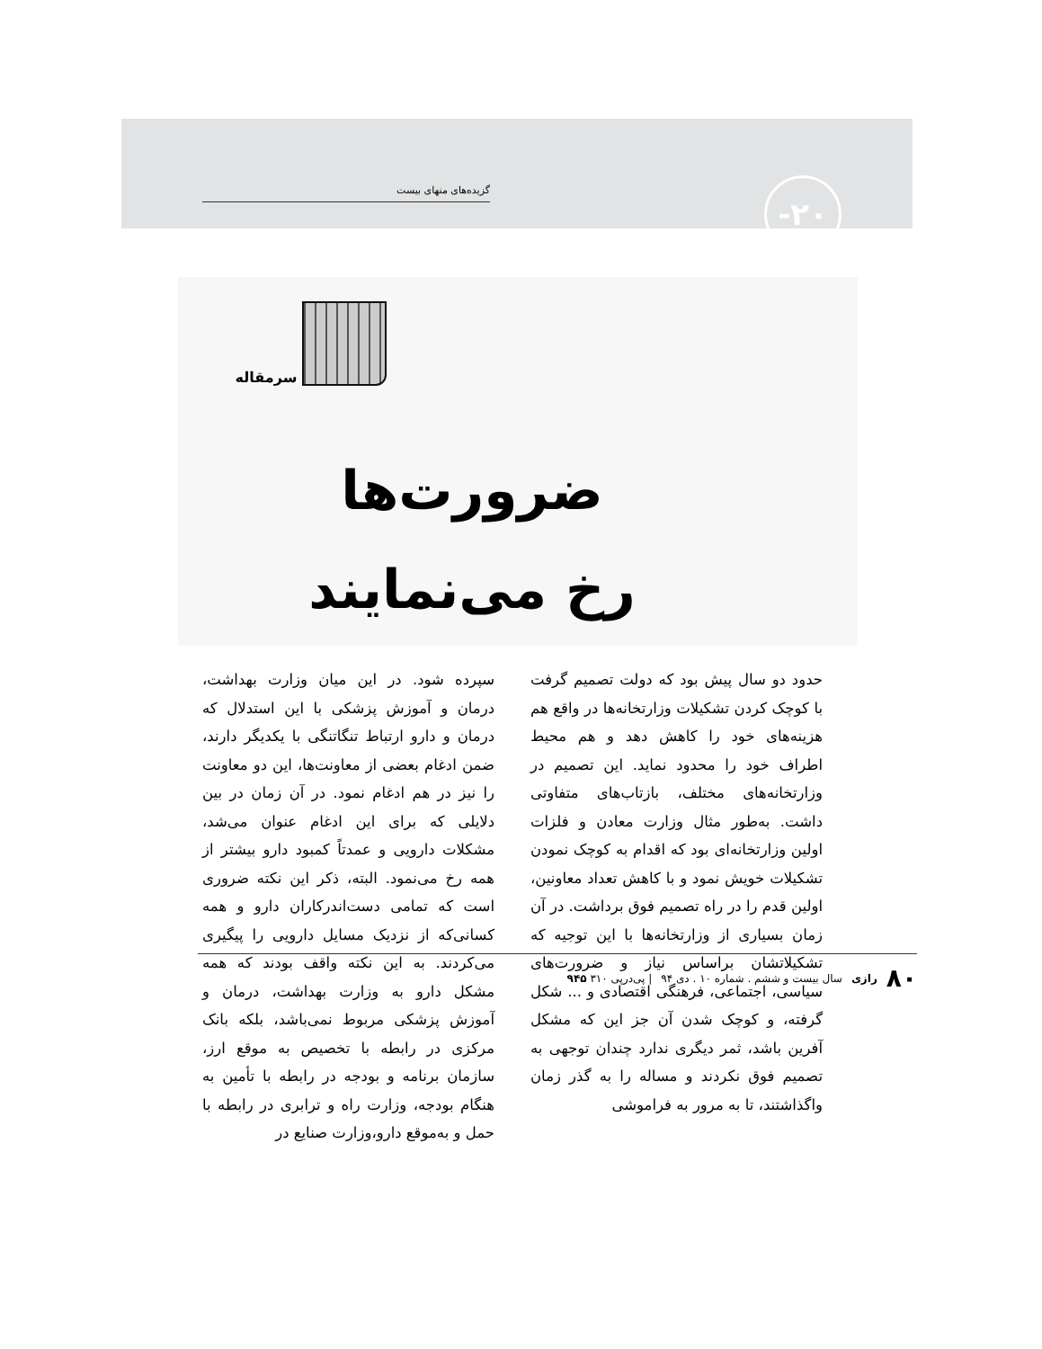گزیده‌های منهای بیست ۲۰-
سرمقاله
ضرورت‌ها
رخ می‌نمایند
حدود دو سال پیش بود که دولت تصمیم گرفت با کوچک کردن تشکیلات وزارتخانه‌ها در واقع هم هزینه‌های خود را کاهش دهد و هم محیط اطراف خود را محدود نماید. این تصمیم در وزارتخانه‌های مختلف، بازتاب‌های متفاوتی داشت. به‌طور مثال وزارت معادن و فلزات اولین وزارتخانه‌ای بود که اقدام به کوچک نمودن تشکیلات خویش نمود و با کاهش تعداد معاونین، اولین قدم را در راه تصمیم فوق برداشت. در آن زمان بسیاری از وزارتخانه‌ها با این توجیه که تشکیلاتشان براساس نیاز و ضرورت‌های سیاسی، اجتماعی، فرهنگی اقتصادی و ... شکل گرفته، و کوچک شدن آن جز این که مشکل آفرین باشد، ثمر دیگری ندارد چندان توجهی به تصمیم فوق نکردند و مساله را به گذر زمان واگذاشتند، تا به مرور به فراموشی
سپرده شود. در این میان وزارت بهداشت، درمان و آموزش پزشکی با این استدلال که درمان و دارو ارتباط تنگاتنگی با یکدیگر دارند، ضمن ادغام بعضی از معاونت‌ها، این دو معاونت را نیز در هم ادغام نمود. در آن زمان در بین دلایلی که برای این ادغام عنوان می‌شد، مشکلات دارویی و عمدتاً کمبود دارو بیشتر از همه رخ می‌نمود. البته، ذکر این نکته ضروری است که تمامی دست‌اندرکاران دارو و همه کسانی‌که از نزدیک مسایل دارویی را پیگیری می‌کردند. به این نکته واقف بودند که همه مشکل دارو به وزارت بهداشت، درمان و آموزش پزشکی مربوط نمی‌باشد، بلکه بانک مرکزی در رابطه با تخصیص به موقع ارز، سازمان برنامه و بودجه در رابطه با تأمین به هنگام بودجه، وزارت راه و ترابری در رابطه با حمل و به‌موقع دارو،وزارت صنایع در
۸۰ رازی سال بیست و ششم . شماره ۱۰ . دی ۹۴ | پی‌درپی ۳۱۰ ۹۴۵